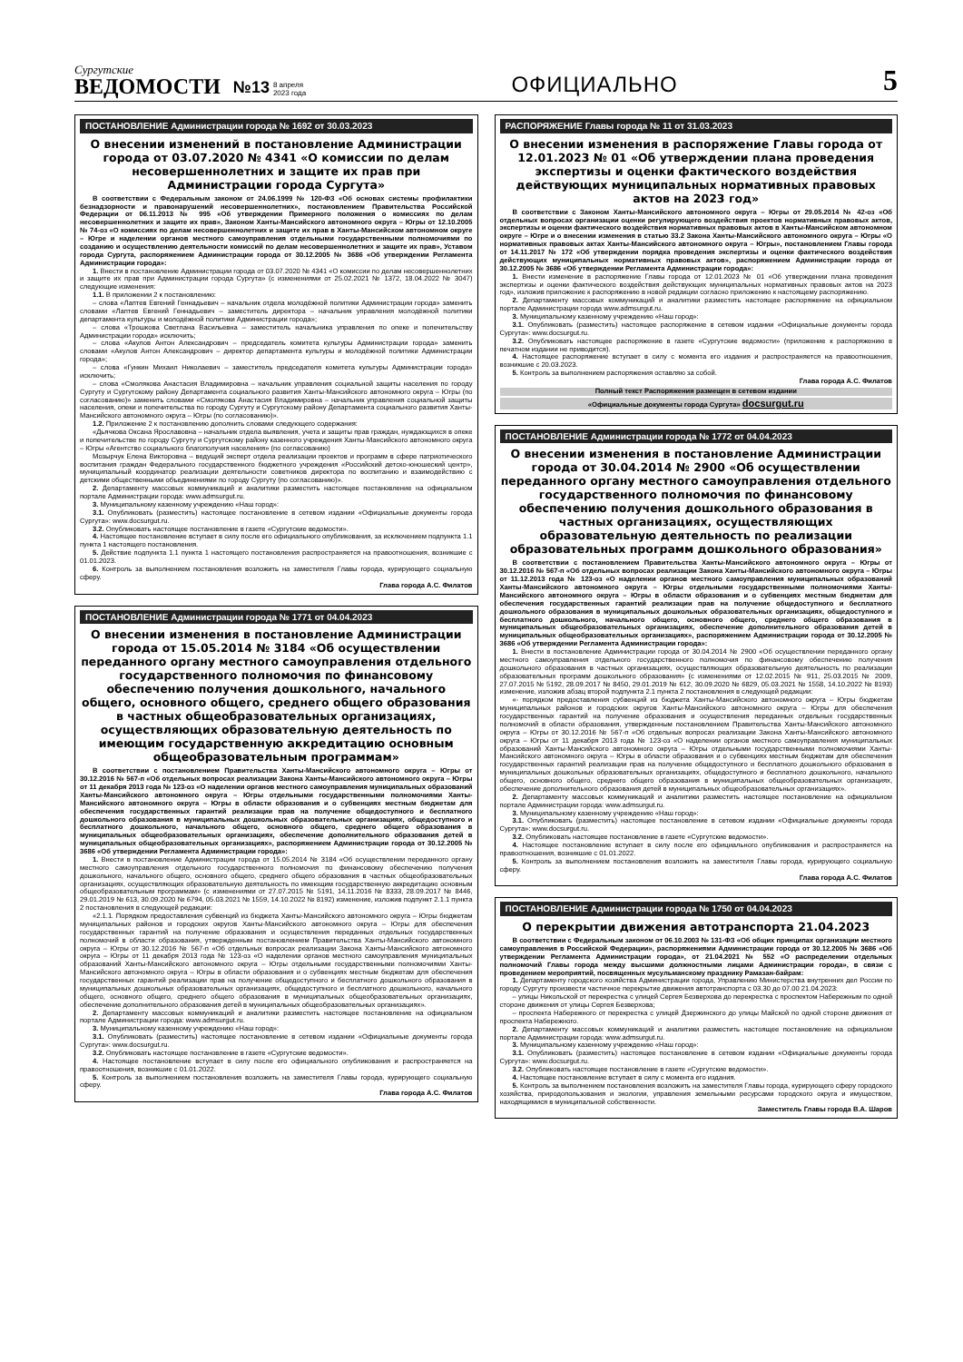Сургутские
ВЕДОМОСТИ
№13
8 апреля
2023 года
ОФИЦИАЛЬНО
5
ПОСТАНОВЛЕНИЕ Администрации города № 1692 от 30.03.2023
О внесении изменений в постановление Администрации города от 03.07.2020 № 4341 «О комиссии по делам несовершеннолетних и защите их прав при Администрации города Сургута»
В соответствии с Федеральным законом от 24.06.1999 № 120-ФЗ «Об основах системы профилактики безнадзорности и правонарушений несовершеннолетних», постановлением Правительства Российской Федерации от 06.11.2013 № 995 «Об утверждении Примерного положения о комиссиях по делам несовершеннолетних и защите их прав», Законом Ханты-Мансийского автономного округа – Югры от 12.10.2005 № 74-оз «О комиссиях по делам несовершеннолетних и защите их прав в Ханты-Мансийском автономном округе – Югре и наделении органов местного самоуправления отдельными государственными полномочиями по созданию и осуществлению деятельности комиссий по делам несовершеннолетних и защите их прав», Уставом города Сургута, распоряжением Администрации города от 30.12.2005 № 3686 «Об утверждении Регламента Администрации города»:
1. Внести в постановление Администрации города от 03.07.2020 № 4341 «О комиссии по делам несовершеннолетних и защите их прав при Администрации города Сургута» (с изменениями от 25.02.2021 № 1372, 18.04.2022 № 3047) следующие изменения:
1.1. В приложении 2 к постановлению:
– слова «Лаптев Евгений Геннадьевич – начальник отдела молодёжной политики Администрации города» заменить словами «Лаптев Евгений Геннадьевич – заместитель директора – начальник управления молодёжной политики департамента культуры и молодёжной политики Администрации города»;
– слова «Трошкова Светлана Васильевна – заместитель начальника управления по опеке и попечительству Администрации города» исключить;
– слова «Акулов Антон Александрович – председатель комитета культуры Администрации города» заменить словами «Акулов Антон Александрович – директор департамента культуры и молодёжной политики Администрации города»;
– слова «Гункин Михаил Николаевич – заместитель председателя комитета культуры Администрации города» исключить;
– слова «Смолякова Анастасия Владимировна – начальник управления социальной защиты населения по городу Сургуту и Сургутскому району Департамента социального развития Ханты-Мансийского автономного округа – Югры (по согласованию)» заменить словами «Смолякова Анастасия Владимировна – начальник управления социальной защиты населения, опеки и попечительства по городу Сургуту и Сургутскому району Департамента социального развития Ханты-Мансийского автономного округа – Югры (по согласованию)».
1.2. Приложение 2 к постановлению дополнить словами следующего содержания:
«Дьячкова Оксана Ярославовна – начальник отдела выявления, учета и защиты прав граждан, нуждающихся в опеке и попечительстве по городу Сургуту и Сургутскому району казенного учреждения Ханты-Мансийского автономного округа – Югры «Агентство социального благополучия населения» (по согласованию)
Мозырчук Елена Викторовна – ведущий эксперт отдела реализации проектов и программ в сфере патриотического воспитания граждан Федерального государственного бюджетного учреждения «Российский детско-юношеский центр», муниципальный координатор реализации деятельности советников директора по воспитанию и взаимодействию с детскими общественными объединениями по городу Сургуту (по согласованию)».
2. Департаменту массовых коммуникаций и аналитики разместить настоящее постановление на официальном портале Администрации города: www.admsurgut.ru.
3. Муниципальному казенному учреждению «Наш город»:
3.1. Опубликовать (разместить) настоящее постановление в сетевом издании «Официальные документы города Сургута»: www.docsurgut.ru.
3.2. Опубликовать настоящее постановление в газете «Сургутские ведомости».
4. Настоящее постановление вступает в силу после его официального опубликования, за исключением подпункта 1.1 пункта 1 настоящего постановления.
5. Действие подпункта 1.1 пункта 1 настоящего постановления распространяется на правоотношения, возникшие с 01.01.2023.
6. Контроль за выполнением постановления возложить на заместителя Главы города, курирующего социальную сферу.
Глава города А.С. Филатов
ПОСТАНОВЛЕНИЕ Администрации города № 1771 от 04.04.2023
О внесении изменения в постановление Администрации города от 15.05.2014 № 3184 «Об осуществлении переданного органу местного самоуправления отдельного государственного полномочия по финансовому обеспечению получения дошкольного, начального общего, основного общего, среднего общего образования в частных общеобразовательных организациях, осуществляющих образовательную деятельность по имеющим государственную аккредитацию основным общеобразовательным программам»
В соответствии с постановлением Правительства Ханты-Мансийского автономного округа – Югры от 30.12.2016 № 567-п «Об отдельных вопросах реализации Закона Ханты-Мансийского автономного округа – Югры от 11 декабря 2013 года № 123-оз «О наделении органов местного самоуправления муниципальных образований Ханты-Мансийского автономного округа – Югры отдельными государственными полномочиями Ханты-Мансийского автономного округа – Югры в области образования и о субвенциях местным бюджетам для обеспечения государственных гарантий реализации прав на получение общедоступного и бесплатного дошкольного образования в муниципальных дошкольных образовательных организациях, общедоступного и бесплатного дошкольного, начального общего, основного общего, среднего общего образования в муниципальных общеобразовательных организациях, обеспечение дополнительного образования детей в муниципальных общеобразовательных организациях», распоряжением Администрации города от 30.12.2005 № 3686 «Об утверждении Регламента Администрации города»:
1. Внести в постановление Администрации города от 15.05.2014 № 3184 «Об осуществлении переданного органу местного самоуправления отдельного государственного полномочия по финансовому обеспечению получения дошкольного, начального общего, основного общего, среднего общего образования в частных общеобразовательных организациях, осуществляющих образовательную деятельность по имеющим государственную аккредитацию основным общеобразовательным программам» (с изменениями от 27.07.2015 № 5191, 14.11.2016 № 8333, 28.09.2017 № 8446, 29.01.2019 № 613, 30.09.2020 № 6794, 05.03.2021 № 1559, 14.10.2022 № 8192) изменение, изложив подпункт 2.1.1 пункта 2 постановления в следующей редакции:
«2.1.1. Порядком предоставления субвенций из бюджета Ханты-Мансийского автономного округа – Югры бюджетам муниципальных районов и городских округов Ханты-Мансийского автономного округа – Югры для обеспечения государственных гарантий на получение образования и осуществления переданных отдельных государственных полномочий в области образования, утвержденным постановлением Правительства Ханты-Мансийского автономного округа – Югры от 30.12.2016 № 567-п «Об отдельных вопросах реализации Закона Ханты-Мансийского автономного округа – Югры от 11 декабря 2013 года № 123-оз «О наделении органов местного самоуправления муниципальных образований Ханты-Мансийского автономного округа – Югры отдельными государственными полномочиями Ханты-Мансийского автономного округа – Югры в области образования и о субвенциях местным бюджетам для обеспечения государственных гарантий реализации прав на получение общедоступного и бесплатного дошкольного образования в муниципальных дошкольных образовательных организациях, общедоступного и бесплатного дошкольного, начального общего, основного общего, среднего общего образования в муниципальных общеобразовательных организациях, обеспечение дополнительного образования детей в муниципальных общеобразовательных организациях».
2. Департаменту массовых коммуникаций и аналитики разместить настоящее постановление на официальном портале Администрации города: www.admsurgut.ru.
3. Муниципальному казенному учреждению «Наш город»:
3.1. Опубликовать (разместить) настоящее постановление в сетевом издании «Официальные документы города Сургута»: www.docsurgut.ru.
3.2. Опубликовать настоящее постановление в газете «Сургутские ведомости».
4. Настоящее постановление вступает в силу после его официального опубликования и распространяется на правоотношения, возникшие с 01.01.2022.
5. Контроль за выполнением постановления возложить на заместителя Главы города, курирующего социальную сферу.
Глава города А.С. Филатов
РАСПОРЯЖЕНИЕ Главы города № 11 от 31.03.2023
О внесении изменения в распоряжение Главы города от 12.01.2023 № 01 «Об утверждении плана проведения экспертизы и оценки фактического воздействия действующих муниципальных нормативных правовых актов на 2023 год»
В соответствии с Законом Ханты-Мансийского автономного округа – Югры от 29.05.2014 № 42-оз «Об отдельных вопросах организации оценки регулирующего воздействия проектов нормативных правовых актов, экспертизы и оценки фактического воздействия нормативных правовых актов в Ханты-Мансийском автономном округе – Югре и о внесении изменения в статью 33.2 Закона Ханты-Мансийского автономного округа – Югры «О нормативных правовых актах Ханты-Мансийского автономного округа – Югры», постановлением Главы города от 14.11.2017 № 172 «Об утверждении порядка проведения экспертизы и оценки фактического воздействия действующих муниципальных нормативных правовых актов», распоряжением Администрации города от 30.12.2005 № 3686 «Об утверждении Регламента Администрации города»:
1. Внести изменение в распоряжение Главы города от 12.01.2023 № 01 «Об утверждении плана проведения экспертизы и оценки фактического воздействия действующих муниципальных нормативных правовых актов на 2023 год», изложив приложение к распоряжению в новой редакции согласно приложению к настоящему распоряжению.
2. Департаменту массовых коммуникаций и аналитики разместить настоящее распоряжение на официальном портале Администрации города www.admsurgut.ru.
3. Муниципальному казенному учреждению «Наш город»:
3.1. Опубликовать (разместить) настоящее распоряжение в сетевом издании «Официальные документы города Сургута»: www.docsurgut.ru.
3.2. Опубликовать настоящее распоряжение в газете «Сургутские ведомости» (приложение к распоряжению в печатном издании не приводится).
4. Настоящее распоряжение вступает в силу с момента его издания и распространяется на правоотношения, возникшие с 20.03.2023.
5. Контроль за выполнением распоряжения оставляю за собой.
Глава города А.С. Филатов
Полный текст Распоряжения размещен в сетевом издании
«Официальные документы города Сургута» docsurgut.ru
ПОСТАНОВЛЕНИЕ Администрации города № 1772 от 04.04.2023
О внесении изменения в постановление Администрации города от 30.04.2014 № 2900 «Об осуществлении переданного органу местного самоуправления отдельного государственного полномочия по финансовому обеспечению получения дошкольного образования в частных организациях, осуществляющих образовательную деятельность по реализации образовательных программ дошкольного образования»
В соответствии с постановлением Правительства Ханты-Мансийского автономного округа – Югры от 30.12.2016 № 567-п «Об отдельных вопросах реализации Закона Ханты-Мансийского автономного округа – Югры от 11.12.2013 года № 123-оз «О наделении органов местного самоуправления муниципальных образований Ханты-Мансийского автономного округа – Югры отдельными государственными полномочиями Ханты-Мансийского автономного округа – Югры в области образования и о субвенциях местным бюджетам для обеспечения государственных гарантий реализации прав на получение общедоступного и бесплатного дошкольного образования в муниципальных дошкольных образовательных организациях, общедоступного и бесплатного дошкольного, начального общего, основного общего, среднего общего образования в муниципальных общеобразовательных организациях, обеспечение дополнительного образования детей в муниципальных общеобразовательных организациях», распоряжением Администрации города от 30.12.2005 № 3686 «Об утверждении Регламента Администрации города»:
1. Внести в постановление Администрации города от 30.04.2014 № 2900 «Об осуществлении переданного органу местного самоуправления отдельного государственного полномочия по финансовому обеспечению получения дошкольного образования в частных организациях, осуществляющих образовательную деятельность по реализации образовательных программ дошкольного образования» (с изменениями от 12.02.2015 № 911, 25.03.2015 № 2009, 27.07.2015 № 5192, 28.09.2017 № 8450, 29.01.2019 № 612, 30.09.2020 № 6829, 05.03.2021 № 1558, 14.10.2022 № 8193) изменение, изложив абзац второй подпункта 2.1 пункта 2 постановления в следующей редакции:
«- порядком предоставления субвенций из бюджета Ханты-Мансийского автономного округа – Югры бюджетам муниципальных районов и городских округов Ханты-Мансийского автономного округа – Югры для обеспечения государственных гарантий на получение образования и осуществления переданных отдельных государственных полномочий в области образования, утвержденным постановлением Правительства Ханты-Мансийского автономного округа – Югры от 30.12.2016 № 567-п «Об отдельных вопросах реализации Закона Ханты-Мансийского автономного округа – Югры от 11 декабря 2013 года № 123-оз «О наделении органов местного самоуправления муниципальных образований Ханты-Мансийского автономного округа – Югры отдельными государственными полномочиями Ханты-Мансийского автономного округа – Югры в области образования и о субвенциях местным бюджетам для обеспечения государственных гарантий реализации прав на получение общедоступного и бесплатного дошкольного образования в муниципальных дошкольных образовательных организациях, общедоступного и бесплатного дошкольного, начального общего, основного общего, среднего общего образования в муниципальных общеобразовательных организациях, обеспечение дополнительного образования детей в муниципальных общеобразовательных организациях».
2. Департаменту массовых коммуникаций и аналитики разместить настоящее постановление на официальном портале Администрации города: www.admsurgut.ru.
3. Муниципальному казенному учреждению «Наш город»:
3.1. Опубликовать (разместить) настоящее постановление в сетевом издании «Официальные документы города Сургута»: www.docsurgut.ru.
3.2. Опубликовать настоящее постановление в газете «Сургутские ведомости».
4. Настоящее постановление вступает в силу после его официального опубликования и распространяется на правоотношения, возникшие с 01.01.2022.
5. Контроль за выполнением постановления возложить на заместителя Главы города, курирующего социальную сферу.
Глава города А.С. Филатов
ПОСТАНОВЛЕНИЕ Администрации города № 1750 от 04.04.2023
О перекрытии движения автотранспорта 21.04.2023
В соответствии с Федеральным законом от 06.10.2003 № 131-ФЗ «Об общих принципах организации местного самоуправления в Российской Федерации», распоряжениями Администрации города от 30.12.2005 № 3686 «Об утверждении Регламента Администрации города», от 21.04.2021 № 552 «О распределении отдельных полномочий Главы города между высшими должностными лицами Администрации города», в связи с проведением мероприятий, посвященных мусульманскому празднику Рамазан-байрам:
1. Департаменту городского хозяйства Администрации города, Управлению Министерства внутренних дел России по городу Сургуту произвести частичное перекрытие движения автотранспорта с 03.30 до 07.00 21.04.2023:
– улицы Никольской от перекрестка с улицей Сергея Безверхова до перекрестка с проспектом Набережным по одной стороне движения от улицы Сергея Безверхова;
– проспекта Набережного от перекрестка с улицей Дзержинского до улицы Майской по одной стороне движения от проспекта Набережного.
2. Департаменту массовых коммуникаций и аналитики разместить настоящее постановление на официальном портале Администрации города: www.admsurgut.ru.
3. Муниципальному казенному учреждению «Наш город»:
3.1. Опубликовать (разместить) настоящее постановление в сетевом издании «Официальные документы города Сургута»: www.docsurgut.ru.
3.2. Опубликовать настоящее постановление в газете «Сургутские ведомости».
4. Настоящее постановление вступает в силу с момента его издания.
5. Контроль за выполнением постановления возложить на заместителя Главы города, курирующего сферу городского хозяйства, природопользования и экологии, управления земельными ресурсами городского округа и имуществом, находящимися в муниципальной собственности.
Заместитель Главы города В.А. Шаров